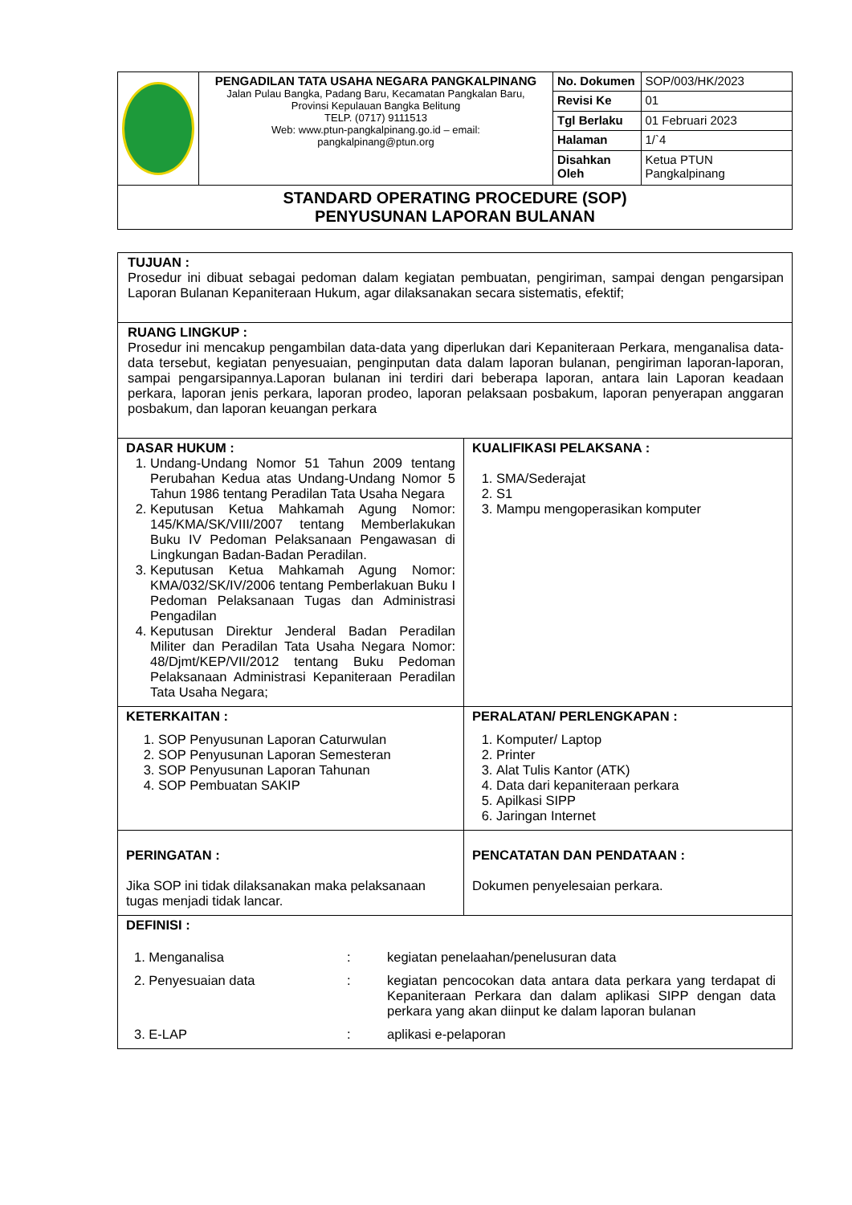| | PENGADILAN TATA USAHA NEGARA PANGKALPINANG Jalan Pulau Bangka, Padang Baru, Kecamatan Pangkalan Baru, Provinsi Kepulauan Bangka Belitung TELP. (0717) 9111513 Web: www.ptun-pangkalpinang.go.id – email: pangkalpinang@ptun.org | No. Dokumen | SOP/003/HK/2023 |
| | | Revisi Ke | 01 |
| | | Tgl Berlaku | 01 Februari 2023 |
| | | Halaman | 1/`4 |
| | | Disahkan Oleh | Ketua PTUN Pangkalpinang |
| STANDARD OPERATING PROCEDURE (SOP) PENYUSUNAN LAPORAN BULANAN | | | |
| TUJUAN : Prosedur ini dibuat sebagai pedoman dalam kegiatan pembuatan, pengiriman, sampai dengan pengarsipan Laporan Bulanan Kepaniteraan Hukum, agar dilaksanakan secara sistematis, efektif; | |
| RUANG LINGKUP : Prosedur ini mencakup pengambilan data-data yang diperlukan dari Kepaniteraan Perkara, menganalisa data-data tersebut, kegiatan penyesuaian, penginputan data dalam laporan bulanan, pengiriman laporan-laporan, sampai pengarsipannya.Laporan bulanan ini terdiri dari beberapa laporan, antara lain Laporan keadaan perkara, laporan jenis perkara, laporan prodeo, laporan pelaksaan posbakum, laporan penyerapan anggaran posbakum, dan laporan keuangan perkara | |
| DASAR HUKUM : 1. Undang-Undang Nomor 51 Tahun 2009 tentang Perubahan Kedua atas Undang-Undang Nomor 5 Tahun 1986 tentang Peradilan Tata Usaha Negara 2. Keputusan Ketua Mahkamah Agung Nomor: 145/KMA/SK/VIII/2007 tentang Memberlakukan Buku IV Pedoman Pelaksanaan Pengawasan di Lingkungan Badan-Badan Peradilan. 3. Keputusan Ketua Mahkamah Agung Nomor: KMA/032/SK/IV/2006 tentang Pemberlakuan Buku I Pedoman Pelaksanaan Tugas dan Administrasi Pengadilan 4. Keputusan Direktur Jenderal Badan Peradilan Militer dan Peradilan Tata Usaha Negara Nomor: 48/Djmt/KEP/VII/2012 tentang Buku Pedoman Pelaksanaan Administrasi Kepaniteraan Peradilan Tata Usaha Negara; | KUALIFIKASI PELAKSANA : 1. SMA/Sederajat 2. S1 3. Mampu mengoperasikan komputer |
| KETERKAITAN : 1. SOP Penyusunan Laporan Caturwulan 2. SOP Penyusunan Laporan Semesteran 3. SOP Penyusunan Laporan Tahunan 4. SOP Pembuatan SAKIP | PERALATAN/ PERLENGKAPAN : 1. Komputer/ Laptop 2. Printer 3. Alat Tulis Kantor (ATK) 4. Data dari kepaniteraan perkara 5. Apilkasi SIPP 6. Jaringan Internet |
| PERINGATAN : Jika SOP ini tidak dilaksanakan maka pelaksanaan tugas menjadi tidak lancar. | PENCATATAN DAN PENDATAAN : Dokumen penyelesaian perkara. |
| DEFINISI : / 1. Menganalisa / : / kegiatan penelaahan/penelusuran data / / 2. Penyesuaian data / : / kegiatan pencocokan data antara data perkara yang terdapat di Kepaniteraan Perkara dan dalam aplikasi SIPP dengan data perkara yang akan diinput ke dalam laporan bulanan / / 3. E-LAP / : / aplikasi e-pelaporan / | |